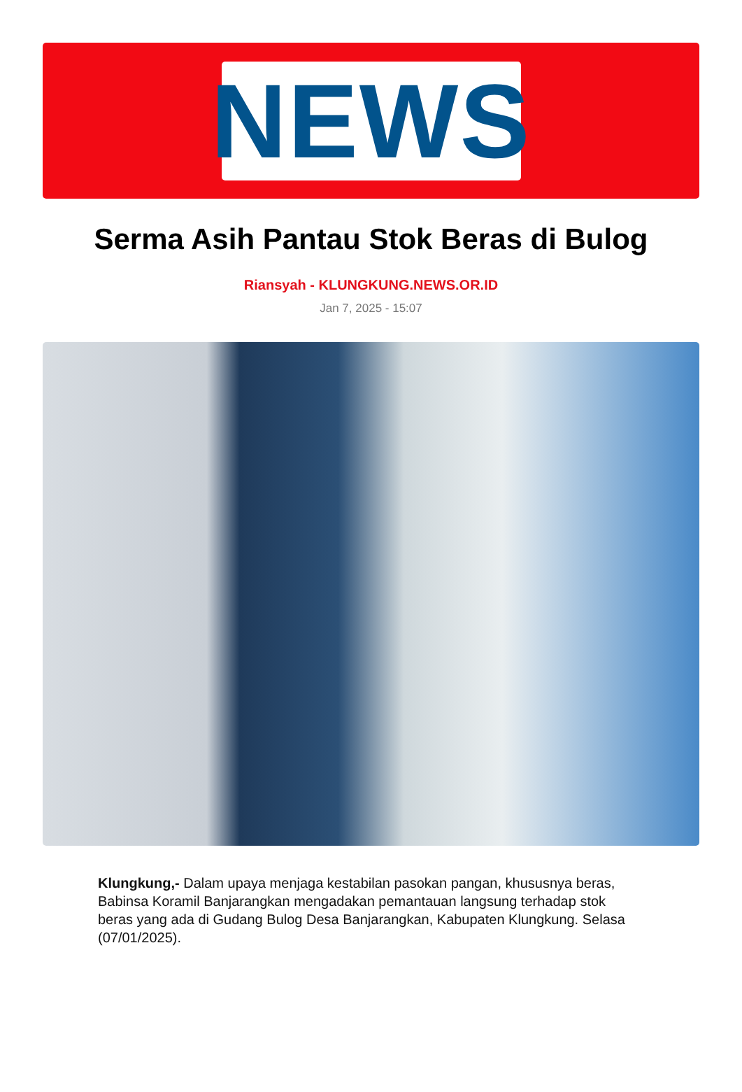NEWS
Serma Asih Pantau Stok Beras di Bulog
Riansyah - KLUNGKUNG.NEWS.OR.ID
Jan 7, 2025 - 15:07
Klungkung,- Dalam upaya menjaga kestabilan pasokan pangan, khususnya beras, Babinsa Koramil Banjarangkan mengadakan pemantauan langsung terhadap stok beras yang ada di Gudang Bulog Desa Banjarangkan, Kabupaten Klungkung. Selasa (07/01/2025).